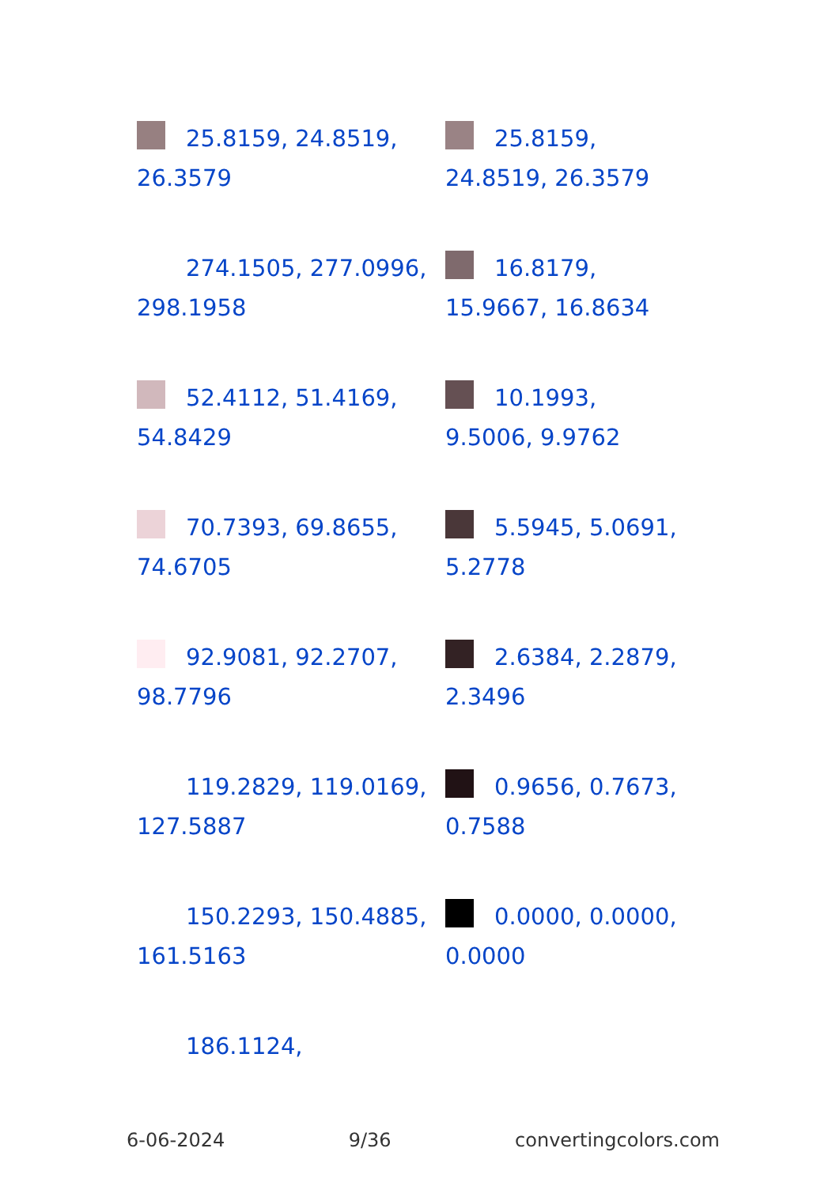25.8159, 24.8519, 26.3579
25.8159, 24.8519, 26.3579
274.1505, 277.0996, 298.1958
16.8179, 15.9667, 16.8634
52.4112, 51.4169, 54.8429
10.1993, 9.5006, 9.9762
70.7393, 69.8655, 74.6705
5.5945, 5.0691, 5.2778
92.9081, 92.2707, 98.7796
2.6384, 2.2879, 2.3496
119.2829, 119.0169, 127.5887
0.9656, 0.7673, 0.7588
150.2293, 150.4885, 161.5163
0.0000, 0.0000, 0.0000
186.1124,
6-06-2024 9/36 convertingcolors.com